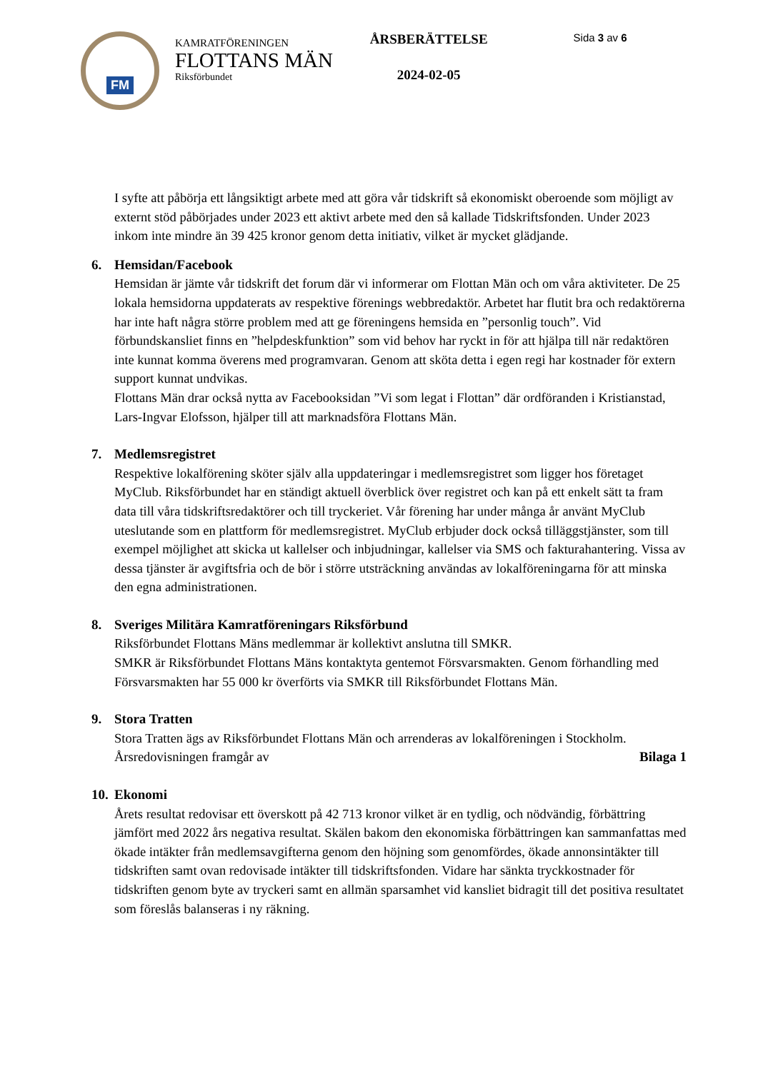FM
KAMRATFÖRENINGEN
FLOTTANS MÄN
Riksförbundet
ÅRSBERÄTTELSE
2024-02-05
Sida 3 av 6
I syfte att påbörja ett långsiktigt arbete med att göra vår tidskrift så ekonomiskt oberoende som möjligt av externt stöd påbörjades under 2023 ett aktivt arbete med den så kallade Tidskriftsfonden. Under 2023 inkom inte mindre än 39 425 kronor genom detta initiativ, vilket är mycket glädjande.
6. Hemsidan/Facebook
Hemsidan är jämte vår tidskrift det forum där vi informerar om Flottan Män och om våra aktiviteter. De 25 lokala hemsidorna uppdaterats av respektive förenings webbredaktör. Arbetet har flutit bra och redaktörerna har inte haft några större problem med att ge föreningens hemsida en ”personlig touch”. Vid förbundskansliet finns en ”helpdeskfunktion” som vid behov har ryckt in för att hjälpa till när redaktören inte kunnat komma överens med programvaran. Genom att sköta detta i egen regi har kostnader för extern support kunnat undvikas.
Flottans Män drar också nytta av Facebooksidan ”Vi som legat i Flottan” där ordföranden i Kristianstad, Lars-Ingvar Elofsson, hjälper till att marknadsföra Flottans Män.
7. Medlemsregistret
Respektive lokalförening sköter själv alla uppdateringar i medlemsregistret som ligger hos företaget MyClub. Riksförbundet har en ständigt aktuell överblick över registret och kan på ett enkelt sätt ta fram data till våra tidskriftsredaktörer och till tryckeriet. Vår förening har under många år använt MyClub uteslutande som en plattform för medlemsregistret. MyClub erbjuder dock också tilläggstjänster, som till exempel möjlighet att skicka ut kallelser och inbjudningar, kallelser via SMS och fakturahantering. Vissa av dessa tjänster är avgiftsfria och de bör i större utsträckning användas av lokalföreningarna för att minska den egna administrationen.
8. Sveriges Militära Kamratföreningars Riksförbund
Riksförbundet Flottans Mäns medlemmar är kollektivt anslutna till SMKR.
SMKR är Riksförbundet Flottans Mäns kontaktyta gentemot Försvarsmakten. Genom förhandling med Försvarsmakten har 55 000 kr överförts via SMKR till Riksförbundet Flottans Män.
9. Stora Tratten
Stora Tratten ägs av Riksförbundet Flottans Män och arrenderas av lokalföreningen i Stockholm.
Årsredovisningen framgår av Bilaga 1
10. Ekonomi
Årets resultat redovisar ett överskott på 42 713 kronor vilket är en tydlig, och nödvändig, förbättring jämfört med 2022 års negativa resultat. Skälen bakom den ekonomiska förbättringen kan sammanfattas med ökade intäkter från medlemsavgifterna genom den höjning som genomfördes, ökade annonsintäkter till tidskriften samt ovan redovisade intäkter till tidskriftsfonden. Vidare har sänkta tryckkostnader för tidskriften genom byte av tryckeri samt en allmän sparsamhet vid kansliet bidragit till det positiva resultatet som föreslås balanseras i ny räkning.